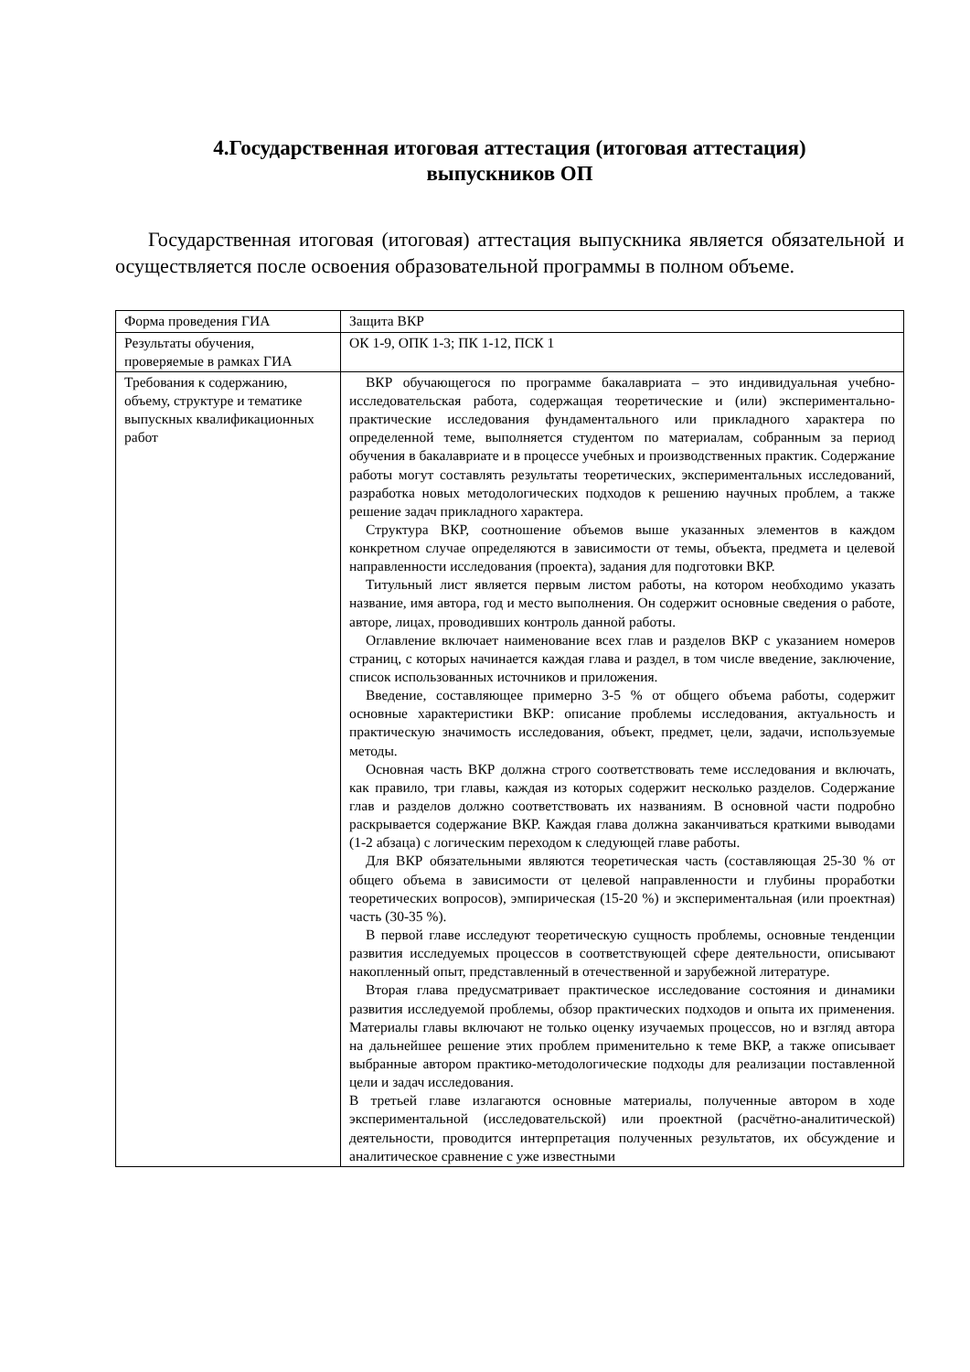4.Государственная итоговая аттестация (итоговая аттестация)
выпускников ОП
Государственная итоговая (итоговая) аттестация выпускника является обязательной и осуществляется после освоения образовательной программы в полном объеме.
| Форма проведения ГИА | Защита ВКР |
| Результаты обучения, проверяемые в рамках ГИА | ОК 1-9, ОПК 1-3; ПК 1-12, ПСК 1 |
| Требования к содержанию, объему, структуре и тематике выпускных квалификационных работ | ВКР обучающегося по программе бакалавриата – это индивидуальная учебно-исследовательская работа, содержащая теоретические и (или) экспериментально-практические исследования фундаментального или прикладного характера по определенной теме, выполняется студентом по материалам, собранным за период обучения в бакалавриате и в процессе учебных и производственных практик. Содержание работы могут составлять результаты теоретических, экспериментальных исследований, разработка новых методологических подходов к решению научных проблем, а также решение задач прикладного характера. Структура ВКР, соотношение объемов выше указанных элементов в каждом конкретном случае определяются в зависимости от темы, объекта, предмета и целевой направленности исследования (проекта), задания для подготовки ВКР. Титульный лист является первым листом работы, на котором необходимо указать название, имя автора, год и место выполнения. Он содержит основные сведения о работе, авторе, лицах, проводивших контроль данной работы. Оглавление включает наименование всех глав и разделов ВКР с указанием номеров страниц, с которых начинается каждая глава и раздел, в том числе введение, заключение, список использованных источников и приложения. Введение, составляющее примерно 3-5 % от общего объема работы, содержит основные характеристики ВКР: описание проблемы исследования, актуальность и практическую значимость исследования, объект, предмет, цели, задачи, используемые методы. Основная часть ВКР должна строго соответствовать теме исследования и включать, как правило, три главы, каждая из которых содержит несколько разделов. Содержание глав и разделов должно соответствовать их названиям. В основной части подробно раскрывается содержание ВКР. Каждая глава должна заканчиваться краткими выводами (1-2 абзаца) с логическим переходом к следующей главе работы. Для ВКР обязательными являются теоретическая часть (составляющая 25-30 % от общего объема в зависимости от целевой направленности и глубины проработки теоретических вопросов), эмпирическая (15-20 %) и экспериментальная (или проектная) часть (30-35 %). В первой главе исследуют теоретическую сущность проблемы, основные тенденции развития исследуемых процессов в соответствующей сфере деятельности, описывают накопленный опыт, представленный в отечественной и зарубежной литературе. Вторая глава предусматривает практическое исследование состояния и динамики развития исследуемой проблемы, обзор практических подходов и опыта их применения. Материалы главы включают не только оценку изучаемых процессов, но и взгляд автора на дальнейшее решение этих проблем применительно к теме ВКР, а также описывает выбранные автором практико-методологические подходы для реализации поставленной цели и задач исследования. В третьей главе излагаются основные материалы, полученные автором в ходе экспериментальной (исследовательской) или проектной (расчётно-аналитической) деятельности, проводится интерпретация полученных результатов, их обсуждение и аналитическое сравнение с уже известными |